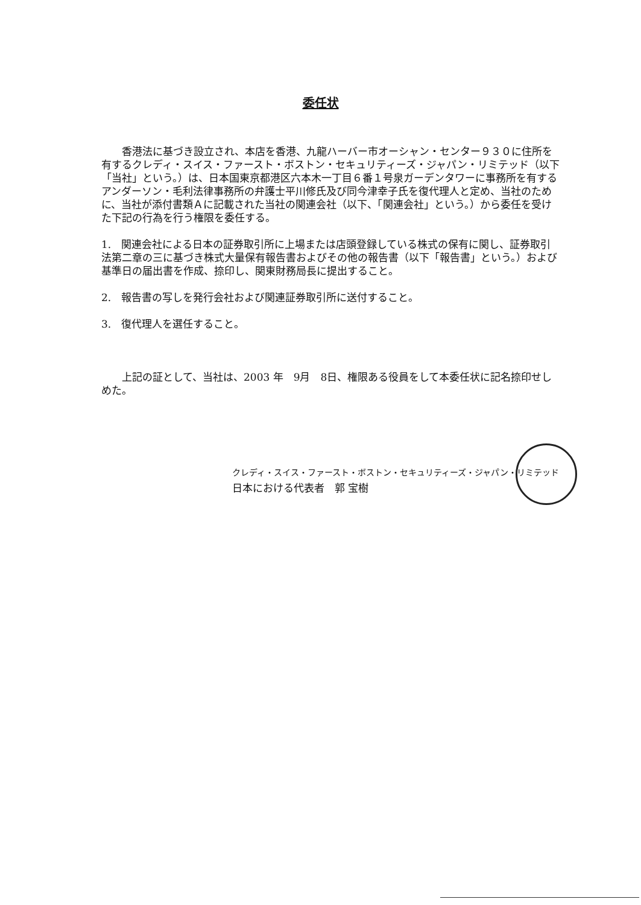委任状
香港法に基づき設立され、本店を香港、九龍ハーバー市オーシャン・センター９３０に住所を有するクレディ・スイス・ファースト・ボストン・セキュリティーズ・ジャパン・リミテッド（以下「当社」という。）は、日本国東京都港区六本木一丁目６番１号泉ガーデンタワーに事務所を有するアンダーソン・毛利法律事務所の弁護士平川修氏及び同今津幸子氏を復代理人と定め、当社のために、当社が添付書類Ａに記載された当社の関連会社（以下、「関連会社」という。）から委任を受けた下記の行為を行う権限を委任する。
1.　関連会社による日本の証券取引所に上場または店頭登録している株式の保有に関し、証券取引法第二章の三に基づき株式大量保有報告書およびその他の報告書（以下「報告書」という。）および基準日の届出書を作成、捺印し、関東財務局長に提出すること。
2.　報告書の写しを発行会社および関連証券取引所に送付すること。
3.　復代理人を選任すること。
上記の証として、当社は、2003 年　9月　8日、権限ある役員をして本委任状に記名捺印せしめた。
クレディ・スイス・ファースト・ボストン・セキュリティーズ・ジャパン・リミテッド
日本における代表者　郭 宝樹